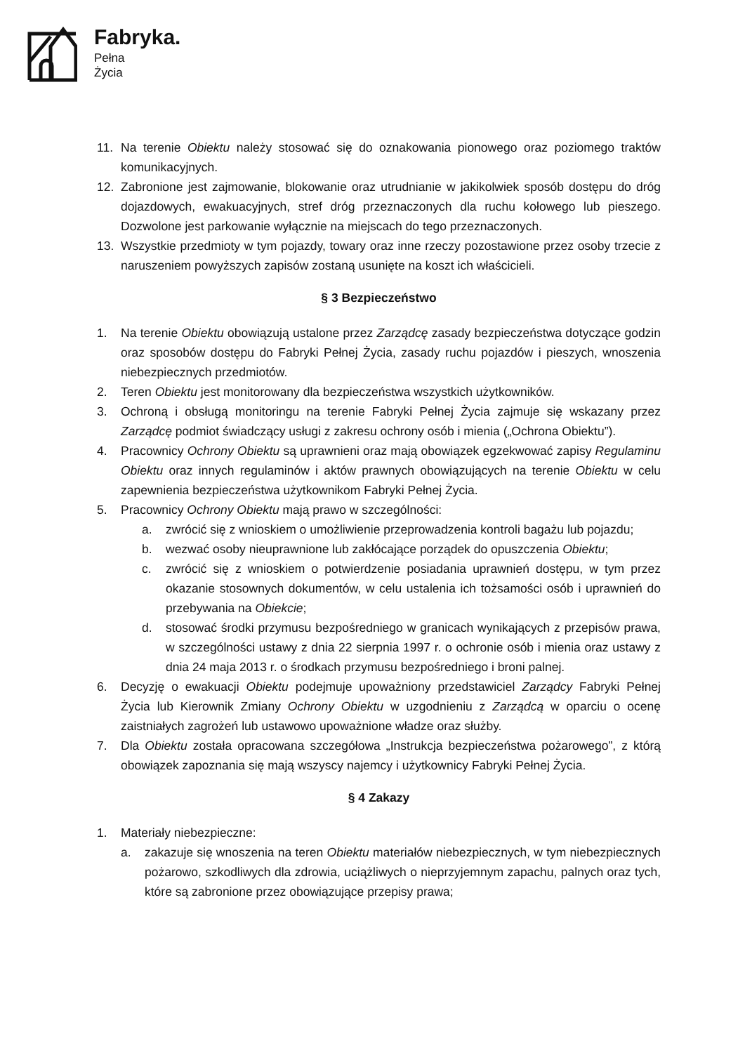Fabryka.
Pełna
Życia
11. Na terenie Obiektu należy stosować się do oznakowania pionowego oraz poziomego traktów komunikacyjnych.
12. Zabronione jest zajmowanie, blokowanie oraz utrudnianie w jakikolwiek sposób dostępu do dróg dojazdowych, ewakuacyjnych, stref dróg przeznaczonych dla ruchu kołowego lub pieszego. Dozwolone jest parkowanie wyłącznie na miejscach do tego przeznaczonych.
13. Wszystkie przedmioty w tym pojazdy, towary oraz inne rzeczy pozostawione przez osoby trzecie z naruszeniem powyższych zapisów zostaną usunięte na koszt ich właścicieli.
§ 3 Bezpieczeństwo
1. Na terenie Obiektu obowiązują ustalone przez Zarządcę zasady bezpieczeństwa dotyczące godzin oraz sposobów dostępu do Fabryki Pełnej Życia, zasady ruchu pojazdów i pieszych, wnoszenia niebezpiecznych przedmiotów.
2. Teren Obiektu jest monitorowany dla bezpieczeństwa wszystkich użytkowników.
3. Ochroną i obsługą monitoringu na terenie Fabryki Pełnej Życia zajmuje się wskazany przez Zarządcę podmiot świadczący usługi z zakresu ochrony osób i mienia („Ochrona Obiektu”).
4. Pracownicy Ochrony Obiektu są uprawnieni oraz mają obowiązek egzekwować zapisy Regulaminu Obiektu oraz innych regulaminów i aktów prawnych obowiązujących na terenie Obiektu w celu zapewnienia bezpieczeństwa użytkownikom Fabryki Pełnej Życia.
5. Pracownicy Ochrony Obiektu mają prawo w szczególności:
a. zwrócić się z wnioskiem o umożliwienie przeprowadzenia kontroli bagażu lub pojazdu;
b. wezwać osoby nieuprawnione lub zakłócające porządek do opuszczenia Obiektu;
c. zwrócić się z wnioskiem o potwierdzenie posiadania uprawnień dostępu, w tym przez okazanie stosownych dokumentów, w celu ustalenia ich tożsamości osób i uprawnień do przebywania na Obiekcie;
d. stosować środki przymusu bezpośredniego w granicach wynikających z przepisów prawa, w szczególności ustawy z dnia 22 sierpnia 1997 r. o ochronie osób i mienia oraz ustawy z dnia 24 maja 2013 r. o środkach przymusu bezpośredniego i broni palnej.
6. Decyzję o ewakuacji Obiektu podejmuje upoważniony przedstawiciel Zarządcy Fabryki Pełnej Życia lub Kierownik Zmiany Ochrony Obiektu w uzgodnieniu z Zarządcą w oparciu o ocenę zaistniałych zagrożeń lub ustawowo upoważnione władze oraz służby.
7. Dla Obiektu została opracowana szczegółowa „Instrukcja bezpieczeństwa pożarowego”, z którą obowiązek zapoznania się mają wszyscy najemcy i użytkownicy Fabryki Pełnej Życia.
§ 4 Zakazy
1. Materiały niebezpieczne:
a. zakazuje się wnoszenia na teren Obiektu materiałów niebezpiecznych, w tym niebezpiecznych pożarowo, szkodliwych dla zdrowia, uciążliwych o nieprzyjemnym zapachu, palnych oraz tych, które są zabronione przez obowiązujące przepisy prawa;